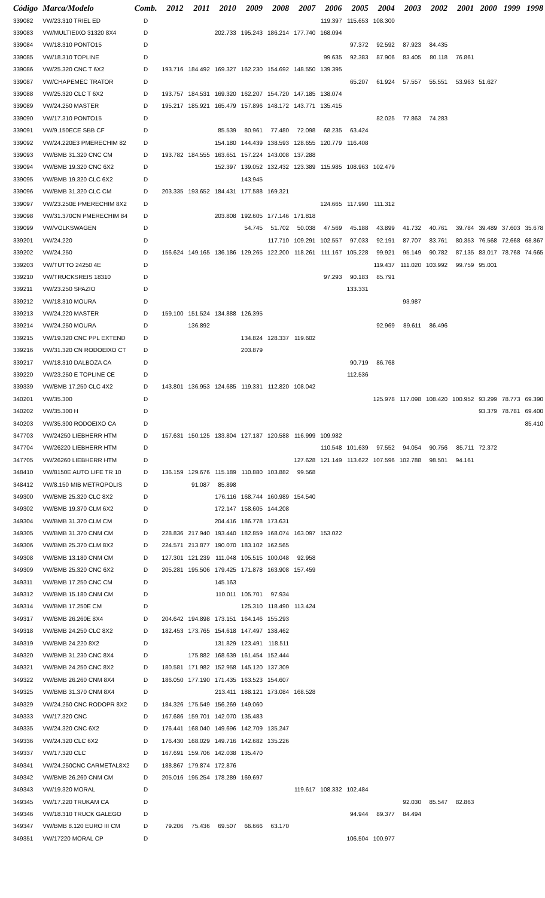| Código | Marca/Modelo | Comb. | 2012 | 2011 | 2010 | 2009 | 2008 | 2007 | 2006 | 2005 | 2004 | 2003 | 2002 | 2001 | 2000 | 1999 | 1998 |
| --- | --- | --- | --- | --- | --- | --- | --- | --- | --- | --- | --- | --- | --- | --- | --- | --- | --- |
| 339082 | VW/23.310 TRIEL ED | D | | | | | | | 119.397 | 115.653 | 108.300 | | | | | | |
| 339083 | VW/MULTIEIXO 31320 8X4 | D | | | 202.733 | 195.243 | 186.214 | 177.740 | 168.094 | | | | | | | | |
| 339084 | VW/18.310 PONTO15 | D | | | | | | | | 97.372 | 92.592 | 87.923 | 84.435 | | | | |
| 339085 | VW/18.310 TOPLINE | D | | | | | | | 99.635 | 92.383 | 87.906 | 83.405 | 80.118 | 76.861 | | | |
| 339086 | VW/25.320 CNC T 6X2 | D | 193.716 | 184.492 | 169.327 | 162.230 | 154.692 | 148.550 | 139.395 | | | | | | | | |
| 339087 | VW/CHAPEMEC TRATOR | D | | | | | | | | 65.207 | 61.924 | 57.557 | 55.551 | 53.963 | 51.627 | | |
| 339088 | VW/25.320 CLC T 6X2 | D | 193.757 | 184.531 | 169.320 | 162.207 | 154.720 | 147.185 | 138.074 | | | | | | | | |
| 339089 | VW/24.250 MASTER | D | 195.217 | 185.921 | 165.479 | 157.896 | 148.172 | 143.771 | 135.415 | | | | | | | | |
| 339090 | VW/17.310 PONTO15 | D | | | | | | | | | 82.025 | 77.863 | 74.283 | | | | |
| 339091 | VW/9.150ECE SBB CF | D | | | 85.539 | 80.961 | 77.480 | 72.098 | 68.235 | 63.424 | | | | | | | |
| 339092 | VW/24.220E3 PMERECHIM 82 | D | | | 154.180 | 144.439 | 138.593 | 128.655 | 120.779 | 116.408 | | | | | | | |
| 339093 | VW/BMB 31.320 CNC CM | D | 193.782 | 184.555 | 163.651 | 157.224 | 143.008 | 137.288 | | | | | | | | | |
| 339094 | VW/BMB 19.320 CNC 6X2 | D | | | 152.397 | 139.052 | 132.432 | 123.389 | 115.985 | 108.963 | 102.479 | | | | | | |
| 339095 | VW/BMB 19.320 CLC 6X2 | D | | | | 143.945 | | | | | | | | | | | |
| 339096 | VW/BMB 31.320 CLC CM | D | 203.335 | 193.652 | 184.431 | 177.588 | 169.321 | | | | | | | | | | |
| 339097 | VW/23.250E PMERECHIM 8X2 | D | | | | | | | 124.665 | 117.990 | 111.312 | | | | | | |
| 339098 | VW/31.370CN PMERECHIM 84 | D | | | 203.808 | 192.605 | 177.146 | 171.818 | | | | | | | | | |
| 339099 | VW/VOLKSWAGEN | D | | | | 54.745 | 51.702 | 50.038 | 47.569 | 45.188 | 43.899 | 41.732 | 40.761 | 39.784 | 39.489 | 37.603 | 35.678 |
| 339201 | VW/24.220 | D | | | | | 117.710 | 109.291 | 102.557 | 97.033 | 92.191 | 87.707 | 83.761 | 80.353 | 76.568 | 72.668 | 68.867 |
| 339202 | VW/24.250 | D | 156.624 | 149.165 | 136.186 | 129.265 | 122.200 | 118.261 | 111.167 | 105.228 | 99.921 | 95.149 | 90.782 | 87.135 | 83.017 | 78.768 | 74.665 |
| 339203 | VW/TUTTO 24250 4E | D | | | | | | | | | 119.437 | 111.020 | 103.992 | 99.759 | 95.001 | | |
| 339210 | VW/TRUCKSREIS 18310 | D | | | | | | | 97.293 | 90.183 | 85.791 | | | | | | |
| 339211 | VW/23.250 SPAZIO | D | | | | | | | | 133.331 | | | | | | | |
| 339212 | VW/18.310 MOURA | D | | | | | | | | | | 93.987 | | | | | |
| 339213 | VW/24.220 MASTER | D | 159.100 | 151.524 | 134.888 | 126.395 | | | | | | | | | | | |
| 339214 | VW/24.250 MOURA | D | | 136.892 | | | | | | | 92.969 | 89.611 | 86.496 | | | | |
| 339215 | VW/19.320 CNC PPL EXTEND | D | | | | 134.824 | 128.337 | 119.602 | | | | | | | | | |
| 339216 | VW/31.320 CN RODOEIXO CT | D | | | | 203.879 | | | | | | | | | | | |
| 339217 | VW/18.310 DALBOZA CA | D | | | | | | | | 90.719 | 86.768 | | | | | | |
| 339220 | VW/23.250 E TOPLINE CE | D | | | | | | | | 112.536 | | | | | | | |
| 339339 | VW/BMB 17.250 CLC 4X2 | D | 143.801 | 136.953 | 124.685 | 119.331 | 112.820 | 108.042 | | | | | | | | | |
| 340201 | VW/35.300 | D | | | | | | | | | 125.978 | 117.098 | 108.420 | 100.952 | 93.299 | 78.773 | 69.390 |
| 340202 | VW/35.300 H | D | | | | | | | | | | | | | 93.379 | 78.781 | 69.400 |
| 340203 | VW/35.300 RODOEIXO CA | D | | | | | | | | | | | | | | | 85.410 |
| 347703 | VW/24250 LIEBHERR HTM | D | 157.631 | 150.125 | 133.804 | 127.187 | 120.588 | 116.999 | 109.982 | | | | | | | | |
| 347704 | VW/26220 LIEBHERR HTM | D | | | | | | | 110.548 | 101.639 | 97.552 | 94.054 | 90.756 | 85.711 | 72.372 | | |
| 347705 | VW/26260 LIEBHERR HTM | D | | | | | | 127.628 | 121.149 | 113.622 | 107.596 | 102.788 | 98.501 | 94.161 | | | |
| 348410 | VW/8150E AUTO LIFE TR 10 | D | 136.159 | 129.676 | 115.189 | 110.880 | 103.882 | 99.568 | | | | | | | | | |
| 348412 | VW/8.150 MIB METROPOLIS | D | | 91.087 | 85.898 | | | | | | | | | | | | |
| 349300 | VW/BMB 25.320 CLC 8X2 | D | | | 176.116 | 168.744 | 160.989 | 154.540 | | | | | | | | | |
| 349302 | VW/BMB 19.370 CLM 6X2 | D | | | 172.147 | 158.605 | 144.208 | | | | | | | | | | |
| 349304 | VW/BMB 31.370 CLM CM | D | | | 204.416 | 186.778 | 173.631 | | | | | | | | | | |
| 349305 | VW/BMB 31.370 CNM CM | D | 228.836 | 217.940 | 193.440 | 182.859 | 168.074 | 163.097 | 153.022 | | | | | | | | |
| 349306 | VW/BMB 25.370 CLM 8X2 | D | 224.571 | 213.877 | 190.070 | 183.102 | 162.565 | | | | | | | | | | |
| 349308 | VW/BMB 13.180 CNM CM | D | 127.301 | 121.239 | 111.048 | 105.515 | 100.048 | 92.958 | | | | | | | | | |
| 349309 | VW/BMB 25.320 CNC 6X2 | D | 205.281 | 195.506 | 179.425 | 171.878 | 163.908 | 157.459 | | | | | | | | | |
| 349311 | VW/BMB 17.250 CNC CM | D | | | 145.163 | | | | | | | | | | | | |
| 349312 | VW/BMB 15.180 CNM CM | D | | | 110.011 | 105.701 | 97.934 | | | | | | | | | | |
| 349314 | VW/BMB 17.250E CM | D | | | | 125.310 | 118.490 | 113.424 | | | | | | | | | |
| 349317 | VW/BMB 26.260E 8X4 | D | 204.642 | 194.898 | 173.151 | 164.146 | 155.293 | | | | | | | | | | |
| 349318 | VW/BMB 24.250 CLC 8X2 | D | 182.453 | 173.765 | 154.618 | 147.497 | 138.462 | | | | | | | | | | |
| 349319 | VW/BMB 24.220 8X2 | D | | | 131.829 | 123.491 | 118.511 | | | | | | | | | | |
| 349320 | VW/BMB 31.230 CNC 8X4 | D | | 175.882 | 168.639 | 161.454 | 152.444 | | | | | | | | | | |
| 349321 | VW/BMB 24.250 CNC 8X2 | D | 180.581 | 171.982 | 152.958 | 145.120 | 137.309 | | | | | | | | | | |
| 349322 | VW/BMB 26.260 CNM 8X4 | D | 186.050 | 177.190 | 171.435 | 163.523 | 154.607 | | | | | | | | | | |
| 349325 | VW/BMB 31.370 CNM 8X4 | D | | | 213.411 | 188.121 | 173.084 | 168.528 | | | | | | | | | |
| 349329 | VW/24.250 CNC RODOPR 8X2 | D | 184.326 | 175.549 | 156.269 | 149.060 | | | | | | | | | | | |
| 349333 | VW/17.320 CNC | D | 167.686 | 159.701 | 142.070 | 135.483 | | | | | | | | | | | |
| 349335 | VW/24.320 CNC 6X2 | D | 176.441 | 168.040 | 149.696 | 142.709 | 135.247 | | | | | | | | | | |
| 349336 | VW/24.320 CLC 6X2 | D | 176.430 | 168.029 | 149.716 | 142.682 | 135.226 | | | | | | | | | | |
| 349337 | VW/17.320 CLC | D | 167.691 | 159.706 | 142.038 | 135.470 | | | | | | | | | | | |
| 349341 | VW/24.250CNC CARMETAL8X2 | D | 188.867 | 179.874 | 172.876 | | | | | | | | | | | | |
| 349342 | VW/BMB 26.260 CNM CM | D | 205.016 | 195.254 | 178.289 | 169.697 | | | | | | | | | | | |
| 349343 | VW/19.320 MORAL | D | | | | | | 119.617 | 108.332 | 102.484 | | | | | | | |
| 349345 | VW/17.220 TRUKAM CA | D | | | | | | | | | | 92.030 | 85.547 | 82.863 | | | |
| 349346 | VW/18.310 TRUCK GALEGO | D | | | | | | | | 94.944 | 89.377 | 84.494 | | | | | |
| 349347 | VW/BMB 8.120 EURO III CM | D | 79.206 | 75.436 | 69.507 | 66.666 | 63.170 | | | | | | | | | | |
| 349351 | VW/17220 MORAL CP | D | | | | | | | | 106.504 | 100.977 | | | | | | |